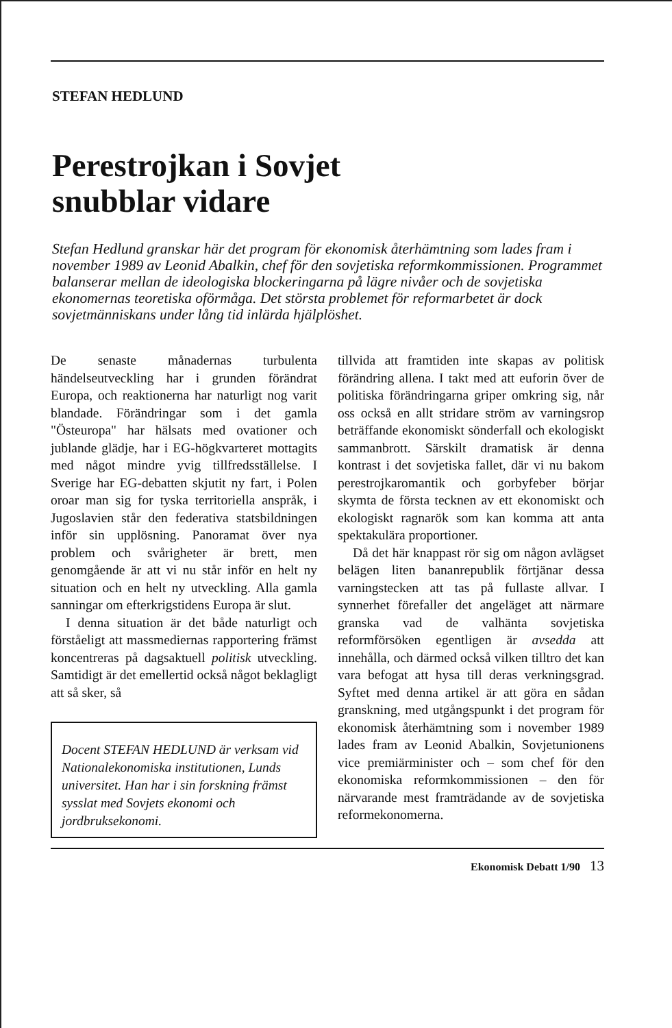STEFAN HEDLUND
Perestrojkan i Sovjet
snubblar vidare
Stefan Hedlund granskar här det program för ekonomisk återhämtning som lades fram i november 1989 av Leonid Abalkin, chef för den sovjetiska reformkommissionen. Programmet balanserar mellan de ideologiska blockeringarna på lägre nivåer och de sovjetiska ekonomernas teoretiska oförmåga. Det största problemet för reformarbetet är dock sovjetmänniskans under lång tid inlärda hjälplöshet.
De senaste månadernas turbulenta händelseutveckling har i grunden förändrat Europa, och reaktionerna har naturligt nog varit blandade. Förändringar som i det gamla "Östeuropa" har hälsats med ovationer och jublande glädje, har i EG-högkvarteret mottagits med något mindre yvig tillfredsställelse. I Sverige har EG-debatten skjutit ny fart, i Polen oroar man sig for tyska territoriella anspråk, i Jugoslavien står den federativa statsbildningen inför sin upplösning. Panoramat över nya problem och svårigheter är brett, men genomgående är att vi nu står inför en helt ny situation och en helt ny utveckling. Alla gamla sanningar om efterkrigstidens Europa är slut.
I denna situation är det både naturligt och förståeligt att massmediernas rapportering främst koncentreras på dagsaktuell politisk utveckling. Samtidigt är det emellertid också något beklagligt att så sker, så
Docent STEFAN HEDLUND är verksam vid Nationalekonomiska institutionen, Lunds universitet. Han har i sin forskning främst sysslat med Sovjets ekonomi och jordbruksekonomi.
tillvida att framtiden inte skapas av politisk förändring allena. I takt med att euforin över de politiska förändringarna griper omkring sig, når oss också en allt stridare ström av varningsrop beträffande ekonomiskt sönderfall och ekologiskt sammanbrott. Särskilt dramatisk är denna kontrast i det sovjetiska fallet, där vi nu bakom perestrojkaromantik och gorbyfeber börjar skymta de första tecknen av ett ekonomiskt och ekologiskt ragnarök som kan komma att anta spektakulära proportioner.
Då det här knappast rör sig om någon avlägset belägen liten bananrepublik förtjänar dessa varningstecken att tas på fullaste allvar. I synnerhet förefaller det angeläget att närmare granska vad de valhänta sovjetiska reformförsöken egentligen är avsedda att innehålla, och därmed också vilken tilltro det kan vara befogat att hysa till deras verkningsgrad. Syftet med denna artikel är att göra en sådan granskning, med utgångspunkt i det program för ekonomisk återhämtning som i november 1989 lades fram av Leonid Abalkin, Sovjetunionens vice premiärminister och – som chef för den ekonomiska reformkommissionen – den för närvarande mest framträdande av de sovjetiska reformekonomerna.
Ekonomisk Debatt 1/90 13